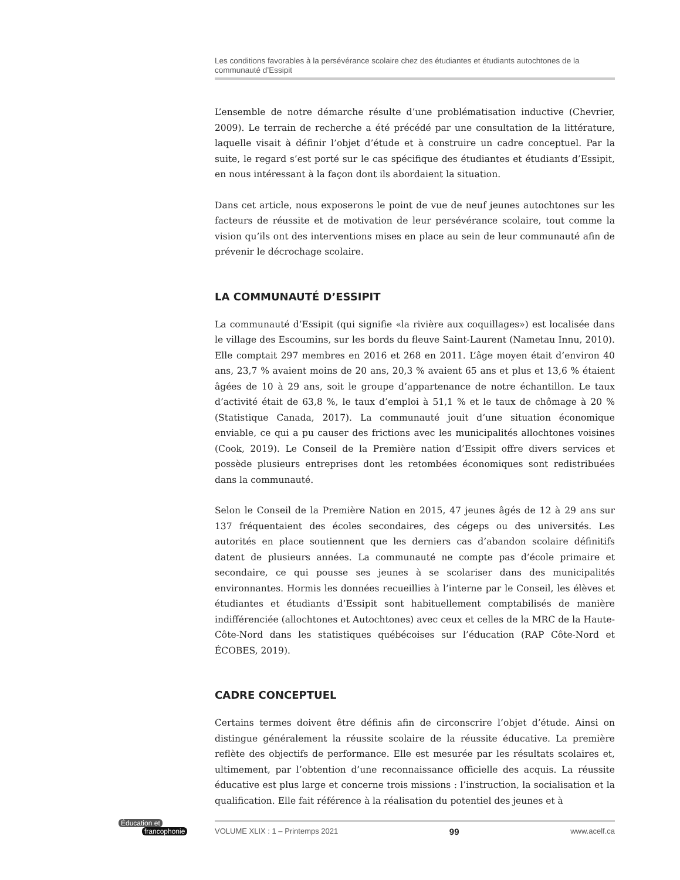Les conditions favorables à la persévérance scolaire chez des étudiantes et étudiants autochtones de la communauté d’Essipit
L’ensemble de notre démarche résulte d’une problématisation inductive (Chevrier, 2009). Le terrain de recherche a été précédé par une consultation de la littérature, laquelle visait à définir l’objet d’étude et à construire un cadre conceptuel. Par la suite, le regard s’est porté sur le cas spécifique des étudiantes et étudiants d’Essipit, en nous intéressant à la façon dont ils abordaient la situation.
Dans cet article, nous exposerons le point de vue de neuf jeunes autochtones sur les facteurs de réussite et de motivation de leur persévérance scolaire, tout comme la vision qu’ils ont des interventions mises en place au sein de leur communauté afin de prévenir le décrochage scolaire.
LA COMMUNAUTÉ D’ESSIPIT
La communauté d’Essipit (qui signifie «la rivière aux coquillages») est localisée dans le village des Escoumins, sur les bords du fleuve Saint-Laurent (Nametau Innu, 2010). Elle comptait 297 membres en 2016 et 268 en 2011. L’âge moyen était d’environ 40 ans, 23,7 % avaient moins de 20 ans, 20,3 % avaient 65 ans et plus et 13,6 % étaient âgées de 10 à 29 ans, soit le groupe d’appartenance de notre échantillon. Le taux d’activité était de 63,8 %, le taux d’emploi à 51,1 % et le taux de chômage à 20 % (Statistique Canada, 2017). La communauté jouit d’une situation économique enviable, ce qui a pu causer des frictions avec les municipalités allochtones voisines (Cook, 2019). Le Conseil de la Première nation d’Essipit offre divers services et possède plusieurs entreprises dont les retombées économiques sont redistribuées dans la communauté.
Selon le Conseil de la Première Nation en 2015, 47 jeunes âgés de 12 à 29 ans sur 137 fréquentaient des écoles secondaires, des cégeps ou des universités. Les autorités en place soutiennent que les derniers cas d’abandon scolaire définitifs datent de plusieurs années. La communauté ne compte pas d’école primaire et secondaire, ce qui pousse ses jeunes à se scolariser dans des municipalités environnantes. Hormis les données recueillies à l’interne par le Conseil, les élèves et étudiantes et étudiants d’Essipit sont habituellement comptabilisés de manière indifférenciée (allochtones et Autochtones) avec ceux et celles de la MRC de la Haute-Côte-Nord dans les statistiques québécoises sur l’éducation (RAP Côte-Nord et ÉCOBES, 2019).
CADRE CONCEPTUEL
Certains termes doivent être définis afin de circonscrire l’objet d’étude. Ainsi on distingue généralement la réussite scolaire de la réussite éducative. La première reflète des objectifs de performance. Elle est mesurée par les résultats scolaires et, ultimement, par l’obtention d’une reconnaissance officielle des acquis. La réussite éducative est plus large et concerne trois missions : l’instruction, la socialisation et la qualification. Elle fait référence à la réalisation du potentiel des jeunes et à
Éducation et
francophonie
VOLUME XLIX : 1 – Printemps 2021 99 www.acelf.ca